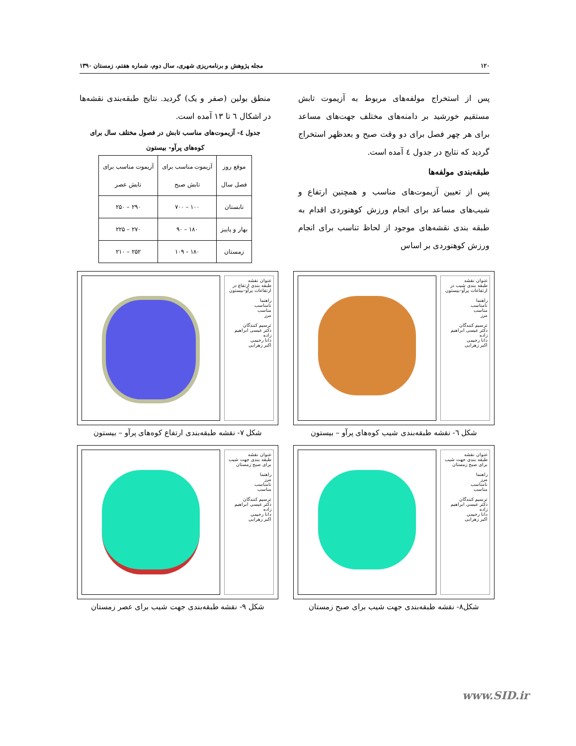۱۲۰ مجله پژوهش و برنامه‌ریزی شهری، سال دوم، شماره هفتم، زمستان ۱۳۹۰
پس از استخراج مولفه‌های مربوط به آزیموت تابش مستقیم خورشید بر دامنه‌های مختلف جهت‌های مساعد برای هر چهر فصل برای دو وقت صبح و بعدظهر استخراج گردید که نتایج در جدول ٤ آمده است.
طبقه‌بندی مولفه‌ها
پس از تعیین آزیموت‌های مناسب و همچنین ارتفاع و شیب‌های مساعد برای انجام ورزش کوهنوردی اقدام به طبقه بندی نقشه‌های موجود از لحاظ تناسب برای انجام ورزش کوهنوردی بر اساس
منطق بولین (صفر و یک) گردید. نتایج طبقه‌بندی نقشه‌ها در اشکال ٦ تا ١٣ آمده است.
جدول ٤- آزیموت‌های مناسب تابش در فصول مختلف سال برای کوه‌های پرآو- بیستون
| موقع روز فصل سال | آزیموت مناسب برای تابش صبح | آزیموت مناسب برای تابش عصر |
| --- | --- | --- |
| تابستان | ۱۰۰ – ۷۰۰ | ۲۹۰ – ۲۵۰ |
| بهار و پاییز | ۱۸۰ – ۹۰ | ۲۷۰ – ۲۲۵ |
| زمستان | ۱۸۰ – ۱۰۹ | ۲۵۲ – ۲۱۰ |
عنوان نقشه
طبقه بندی شیب در ارتفاعات پرآو–بیستون
راهنما
نامناسب
مناسب
مرز
ترسیم کنندگان
دکتر عیسی ابراهیم زاده
دانا رحیمی
اکبر زهرایی
شکل ٦- نقشه طبقه‌بندی شیب کوه‌های پرآو – بیستون
عنوان نقشه
طبقه بندی ارتفاع در ارتفاعات پرآو–بیستون
راهنما
نامناسب
مناسب
مرز
ترسیم کنندگان
دکتر عیسی ابراهیم زاده
دانا رحیمی
اکبر زهرایی
شکل ٧- نقشه طبقه‌بندی ارتفاع کوه‌های پرآو – بیستون
عنوان نقشه
طبقه بندی جهت شیب برای صبح زمستان
راهنما
مرز
نامناسب
مناسب
ترسیم کنندگان
دکتر عیسی ابراهیم زاده
دانا رحیمی
اکبر زهرایی
شکل٨- نقشه طبقه‌بندی جهت شیب برای صبح زمستان
عنوان نقشه
طبقه بندی جهت شیب برای صبح زمستان
راهنما
مرز
نامناسب
مناسب
ترسیم کنندگان
دکتر عیسی ابراهیم زاده
دانا رحیمی
اکبر زهرایی
شکل ٩- نقشه طبقه‌بندی جهت شیب برای عصر زمستان
www.SID.ir